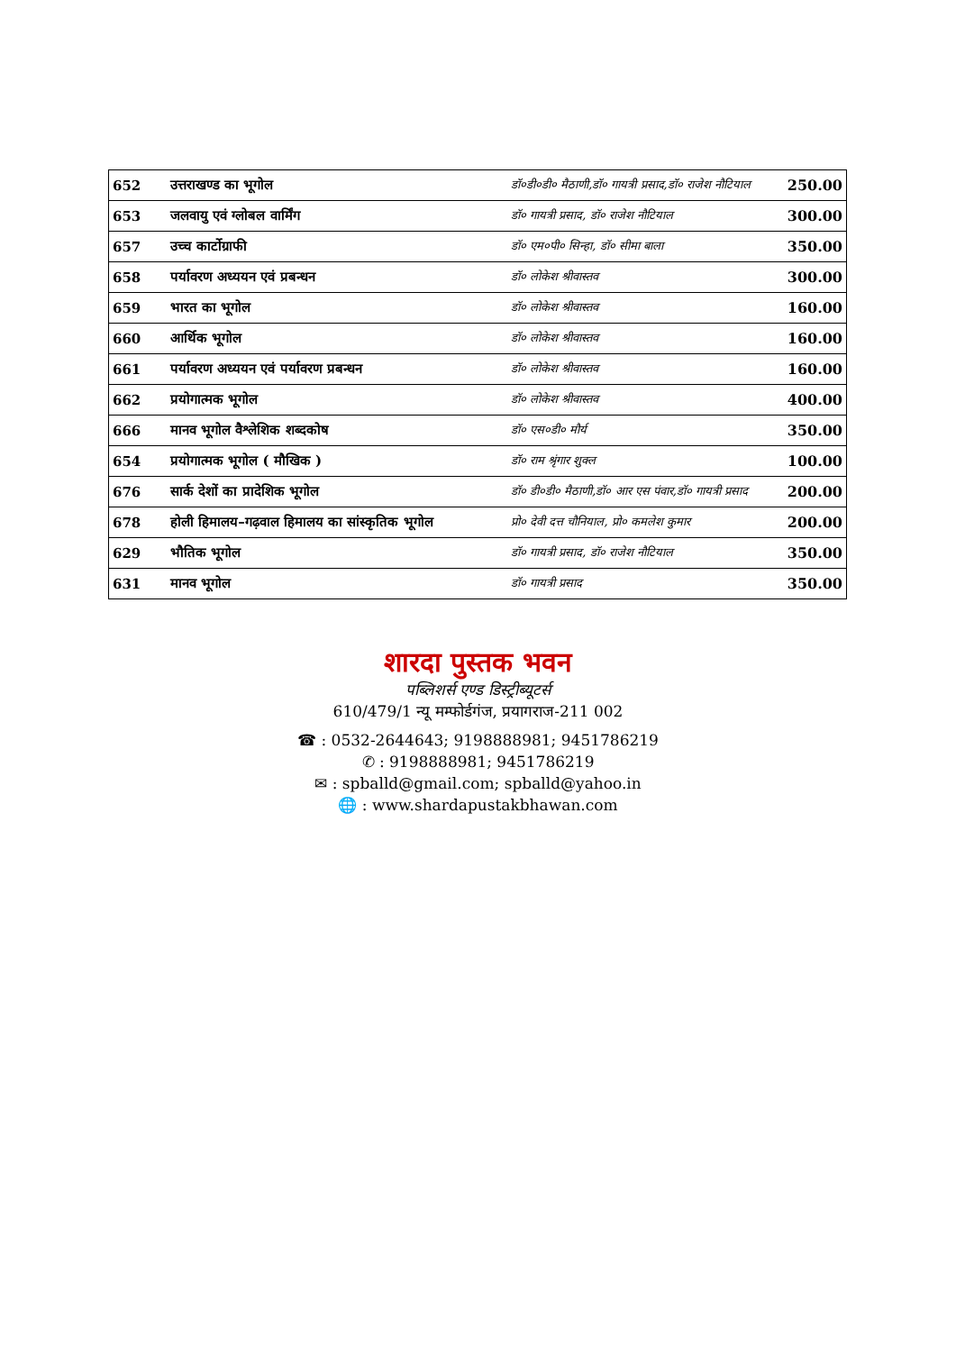| 652 | उत्तराखण्ड का भूगोल | डॉ०डी०डी० मैठाणी,डॉ० गायत्री प्रसाद,डॉ० राजेश नौटियाल | 250.00 |
| 653 | जलवायु एवं ग्लोबल वार्मिंग | डॉ० गायत्री प्रसाद, डॉ० राजेश नौटियाल | 300.00 |
| 657 | उच्च कार्टोग्राफी | डॉ० एम०पी० सिन्हा, डॉ० सीमा बाला | 350.00 |
| 658 | पर्यावरण अध्ययन एवं प्रबन्धन | डॉ० लोकेश श्रीवास्तव | 300.00 |
| 659 | भारत का भूगोल | डॉ० लोकेश श्रीवास्तव | 160.00 |
| 660 | आर्थिक भूगोल | डॉ० लोकेश श्रीवास्तव | 160.00 |
| 661 | पर्यावरण अध्ययन एवं पर्यावरण प्रबन्धन | डॉ० लोकेश श्रीवास्तव | 160.00 |
| 662 | प्रयोगात्मक भूगोल | डॉ० लोकेश श्रीवास्तव | 400.00 |
| 666 | मानव भूगोल वैश्लेशिक शब्दकोष | डॉ० एस०डी० मौर्य | 350.00 |
| 654 | प्रयोगात्मक भूगोल ( मौखिक ) | डॉ० राम श्रृंगार शुक्ल | 100.00 |
| 676 | सार्क देशों का प्रादेशिक भूगोल | डॉ० डी०डी० मैठाणी,डॉ० आर एस पंवार,डॉ० गायत्री प्रसाद | 200.00 |
| 678 | होली हिमालय–गढ़वाल हिमालय का सांस्कृतिक भूगोल | प्रो० देवी दत्त चौनियाल, प्रो० कमलेश कुमार | 200.00 |
| 629 | भौतिक भूगोल | डॉ० गायत्री प्रसाद, डॉ० राजेश नौटियाल | 350.00 |
| 631 | मानव भूगोल | डॉ० गायत्री प्रसाद | 350.00 |
शारदा पुस्तक भवन
पब्लिशर्स एण्ड डिस्ट्रीब्यूटर्स
610/479/1 न्यू मम्फोर्डगंज, प्रयागराज-211 002
☎ : 0532-2644643; 9198888981; 9451786219
✆ : 9198888981; 9451786219
✉ : spballd@gmail.com; spballd@yahoo.in
🌐 : www.shardapustakbhawan.com